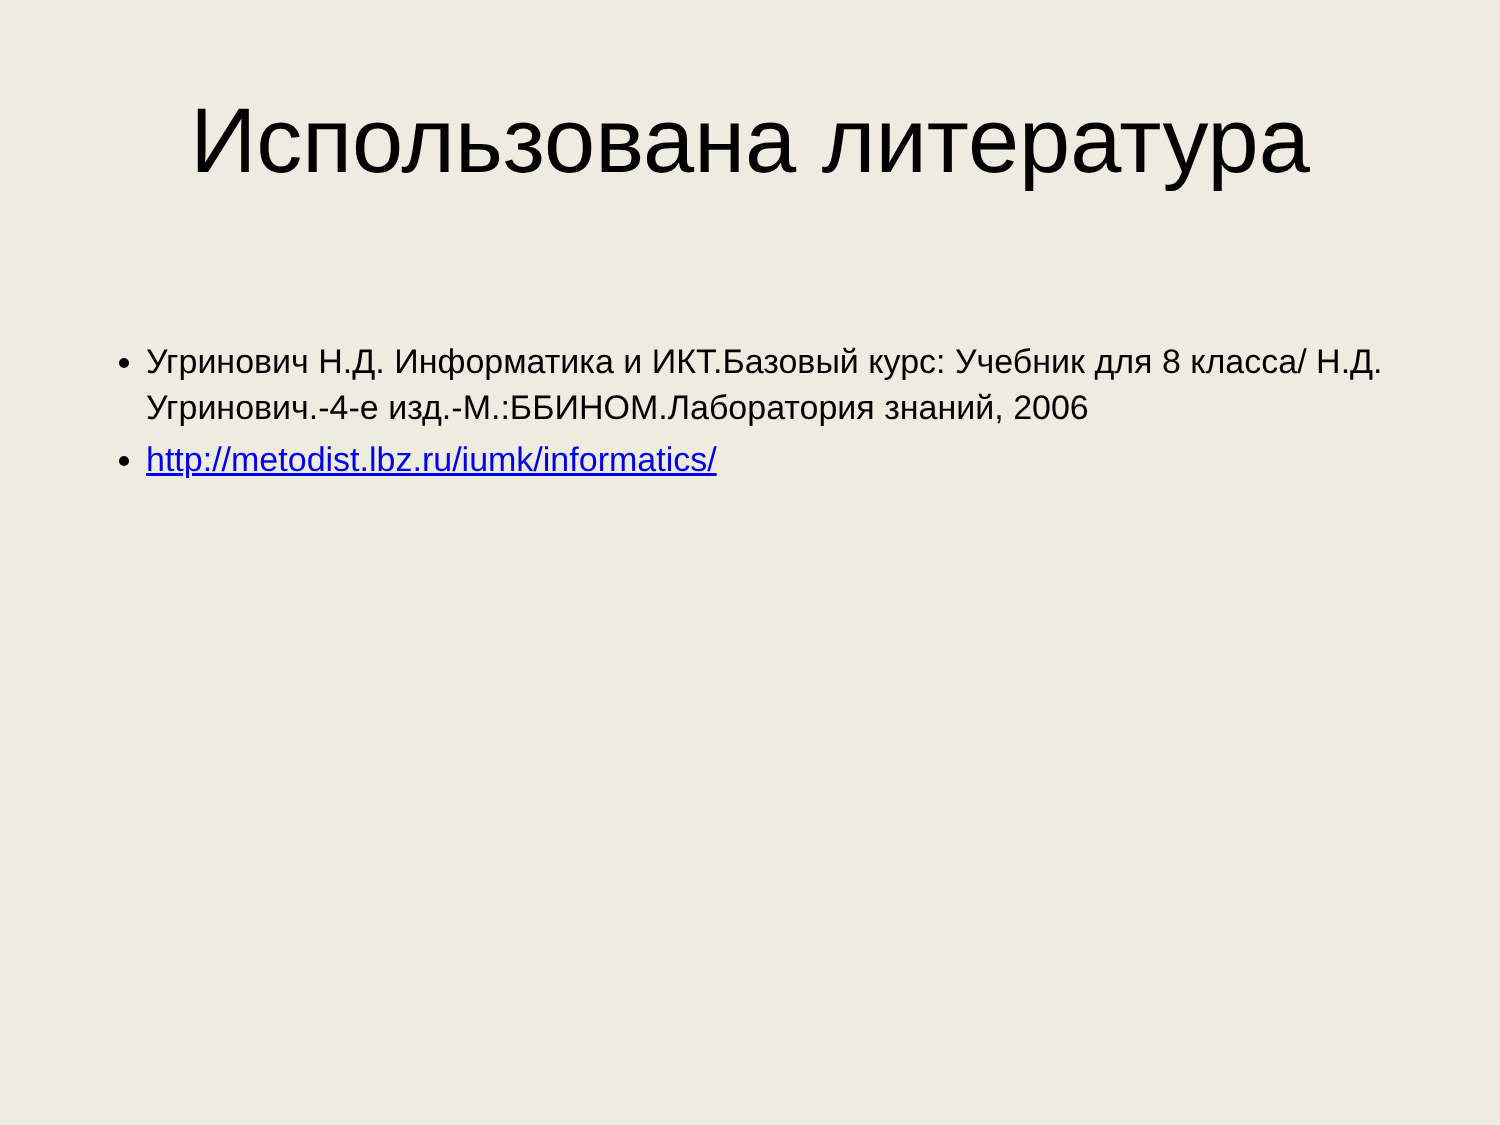Использована литература
Угринович Н.Д. Информатика и ИКТ.Базовый курс: Учебник для 8 класса/ Н.Д. Угринович.-4-е изд.-М.:ББИНОМ.Лаборатория знаний, 2006
http://metodist.lbz.ru/iumk/informatics/